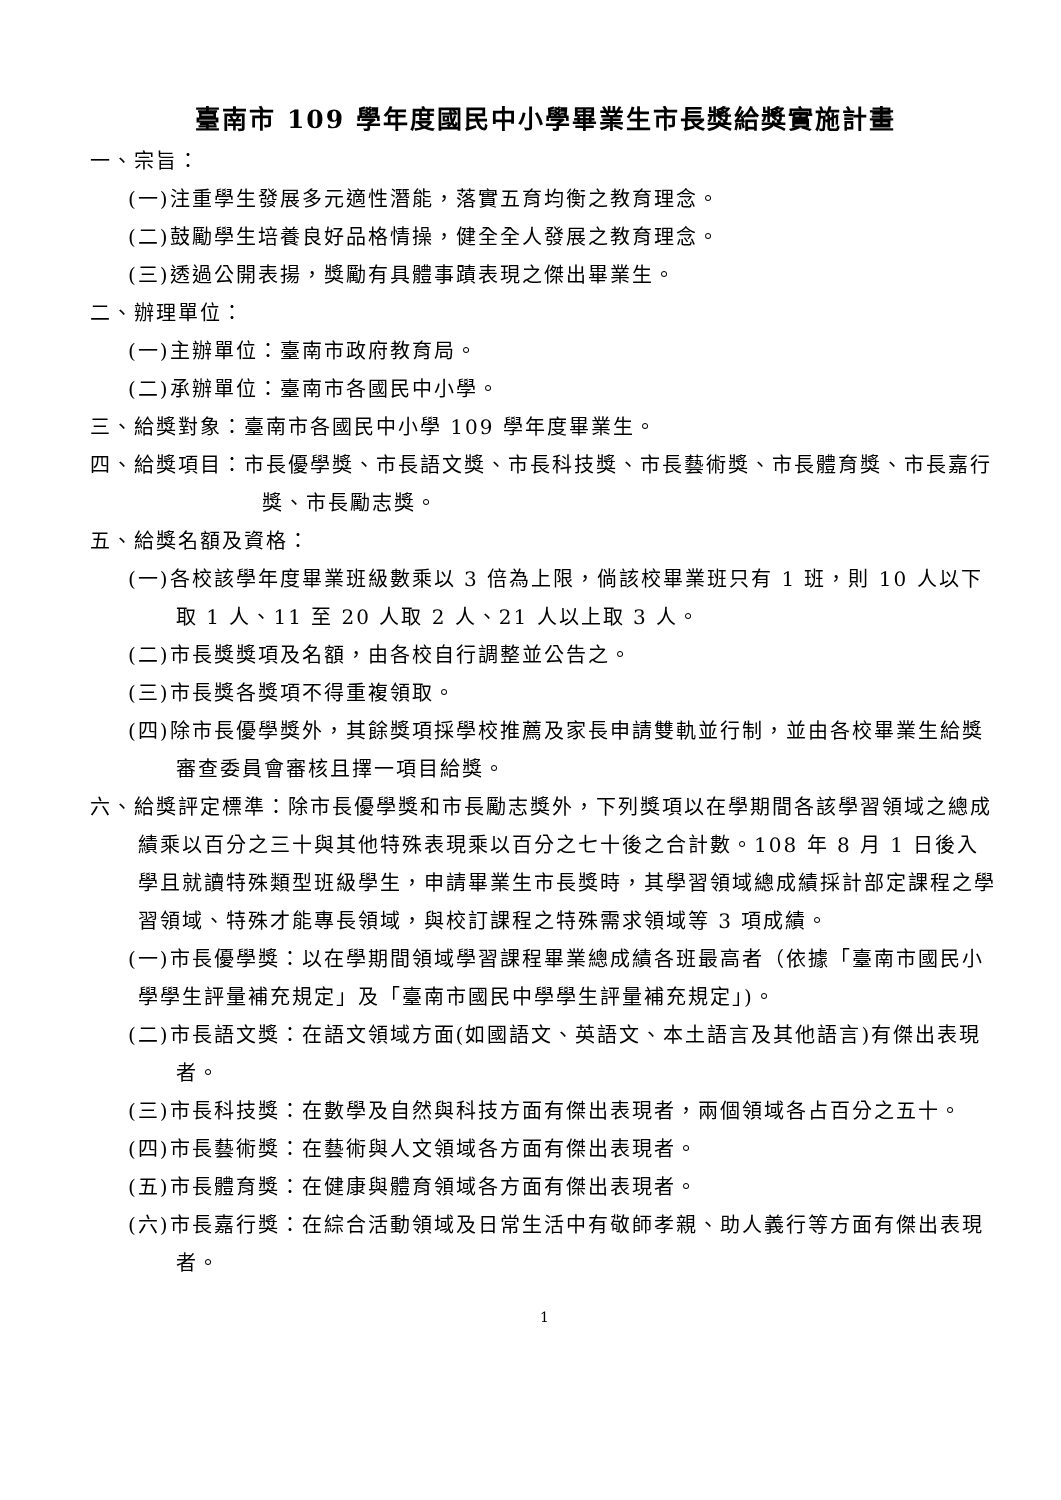臺南市 109 學年度國民中小學畢業生市長獎給獎實施計畫
一、宗旨：
(一)注重學生發展多元適性潛能，落實五育均衡之教育理念。
(二)鼓勵學生培養良好品格情操，健全全人發展之教育理念。
(三)透過公開表揚，獎勵有具體事蹟表現之傑出畢業生。
二、辦理單位：
(一)主辦單位：臺南市政府教育局。
(二)承辦單位：臺南市各國民中小學。
三、給獎對象：臺南市各國民中小學 109 學年度畢業生。
四、給獎項目：市長優學獎、市長語文獎、市長科技獎、市長藝術獎、市長體育獎、市長嘉行獎、市長勵志獎。
五、給獎名額及資格：
(一)各校該學年度畢業班級數乘以 3 倍為上限，倘該校畢業班只有 1 班，則 10 人以下取 1 人、11 至 20 人取 2 人、21 人以上取 3 人。
(二)市長獎獎項及名額，由各校自行調整並公告之。
(三)市長獎各獎項不得重複領取。
(四)除市長優學獎外，其餘獎項採學校推薦及家長申請雙軌並行制，並由各校畢業生給獎審查委員會審核且擇一項目給獎。
六、給獎評定標準：除市長優學獎和市長勵志獎外，下列獎項以在學期間各該學習領域之總成績乘以百分之三十與其他特殊表現乘以百分之七十後之合計數。108 年 8 月 1 日後入學且就讀特殊類型班級學生，申請畢業生市長獎時，其學習領域總成績採計部定課程之學習領域、特殊才能專長領域，與校訂課程之特殊需求領域等 3 項成績。
(一)市長優學獎：以在學期間領域學習課程畢業總成績各班最高者（依據「臺南市國民小學學生評量補充規定」及「臺南市國民中學學生評量補充規定」)。
(二)市長語文獎：在語文領域方面(如國語文、英語文、本土語言及其他語言)有傑出表現者。
(三)市長科技獎：在數學及自然與科技方面有傑出表現者，兩個領域各占百分之五十。
(四)市長藝術獎：在藝術與人文領域各方面有傑出表現者。
(五)市長體育獎：在健康與體育領域各方面有傑出表現者。
(六)市長嘉行獎：在綜合活動領域及日常生活中有敬師孝親、助人義行等方面有傑出表現者。
1